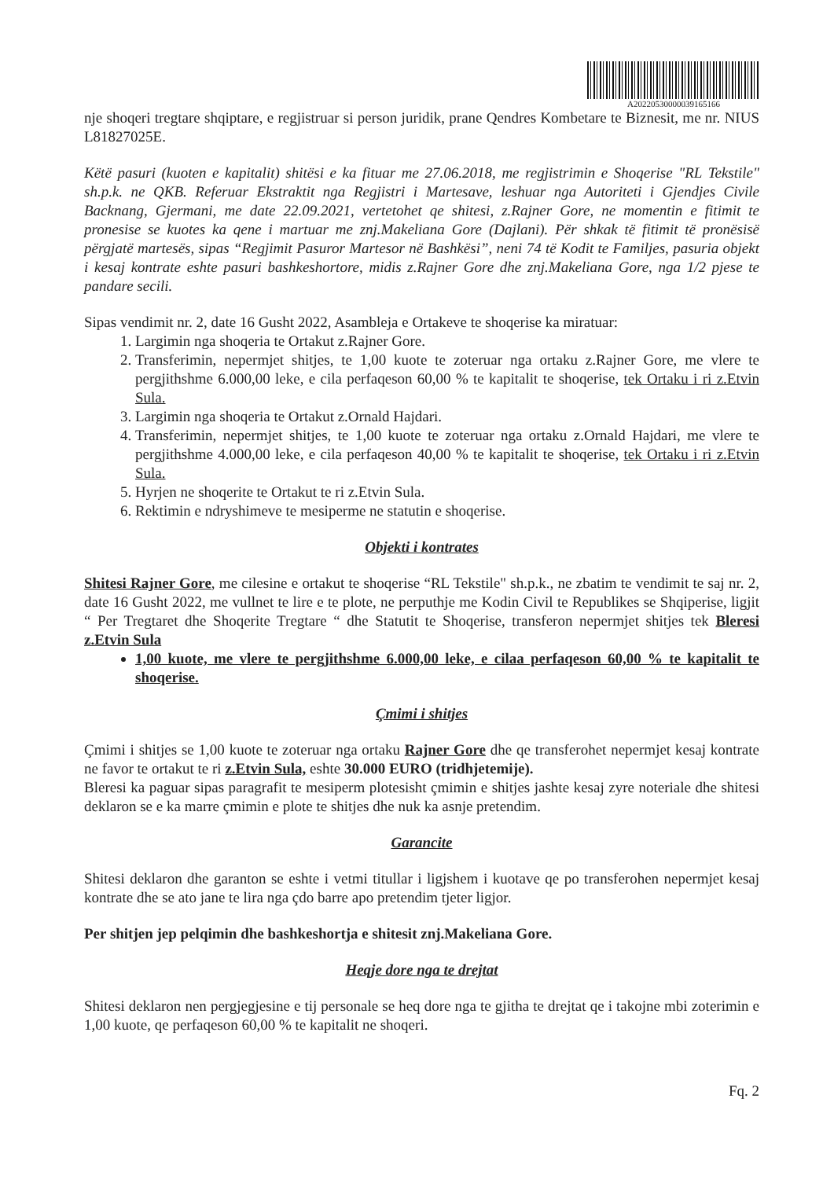A20220530000039165166
nje shoqeri tregtare shqiptare, e regjistruar si person juridik, prane Qendres Kombetare te Biznesit, me nr. NIUS L81827025E.
Këtë pasuri (kuoten e kapitalit) shitësi e ka fituar me 27.06.2018, me regjistrimin e Shoqerise "RL Tekstile" sh.p.k. ne QKB. Referuar Ekstraktit nga Regjistri i Martesave, leshuar nga Autoriteti i Gjendjes Civile Backnang, Gjermani, me date 22.09.2021, vertetohet qe shitesi, z.Rajner Gore, ne momentin e fitimit te pronesise se kuotes ka qene i martuar me znj.Makeliana Gore (Dajlani). Për shkak të fitimit të pronësisë përgjatë martesës, sipas “Regjimit Pasuror Martesor në Bashkësi”, neni 74 të Kodit te Familjes, pasuria objekt i kesaj kontrate eshte pasuri bashkeshortore, midis z.Rajner Gore dhe znj.Makeliana Gore, nga 1/2 pjese te pandare secili.
Sipas vendimit nr. 2, date 16 Gusht 2022, Asambleja e Ortakeve te shoqerise ka miratuar:
1. Largimin nga shoqeria te Ortakut z.Rajner Gore.
2. Transferimin, nepermjet shitjes, te 1,00 kuote te zoteruar nga ortaku z.Rajner Gore, me vlere te pergjithshme 6.000,00 leke, e cila perfaqeson 60,00 % te kapitalit te shoqerise, tek Ortaku i ri z.Etvin Sula.
3. Largimin nga shoqeria te Ortakut z.Ornald Hajdari.
4. Transferimin, nepermjet shitjes, te 1,00 kuote te zoteruar nga ortaku z.Ornald Hajdari, me vlere te pergjithshme 4.000,00 leke, e cila perfaqeson 40,00 % te kapitalit te shoqerise, tek Ortaku i ri z.Etvin Sula.
5. Hyrjen ne shoqerite te Ortakut te ri z.Etvin Sula.
6. Rektimin e ndryshimeve te mesiperme ne statutin e shoqerise.
Objekti i kontrates
Shitesi Rajner Gore, me cilesine e ortakut te shoqerise “RL Tekstile" sh.p.k., ne zbatim te vendimit te saj nr. 2, date 16 Gusht 2022, me vullnet te lire e te plote, ne perputhje me Kodin Civil te Republikes se Shqiperise, ligjit “ Per Tregtaret dhe Shoqerite Tregtare “ dhe Statutit te Shoqerise, transferon nepermjet shitjes tek Bleresi z.Etvin Sula
1,00 kuote, me vlere te pergjithshme 6.000,00 leke, e cilaa perfaqeson 60,00 % te kapitalit te shoqerise.
Çmimi i shitjes
Çmimi i shitjes se 1,00 kuote te zoteruar nga ortaku Rajner Gore dhe qe transferohet nepermjet kesaj kontrate ne favor te ortakut te ri z.Etvin Sula, eshte 30.000 EURO (tridhjetemije).
Bleresi ka paguar sipas paragrafit te mesiperm plotesisht çmimin e shitjes jashte kesaj zyre noteriale dhe shitesi deklaron se e ka marre çmimin e plote te shitjes dhe nuk ka asnje pretendim.
Garancite
Shitesi deklaron dhe garanton se eshte i vetmi titullar i ligjshem i kuotave qe po transferohen nepermjet kesaj kontrate dhe se ato jane te lira nga çdo barre apo pretendim tjeter ligjor.
Per shitjen jep pelqimin dhe bashkeshortja e shitesit znj.Makeliana Gore.
Heqje dore nga te drejtat
Shitesi deklaron nen pergjegjesine e tij personale se heq dore nga te gjitha te drejtat qe i takojne mbi zoterimin e 1,00 kuote, qe perfaqeson 60,00 % te kapitalit ne shoqeri.
Fq. 2